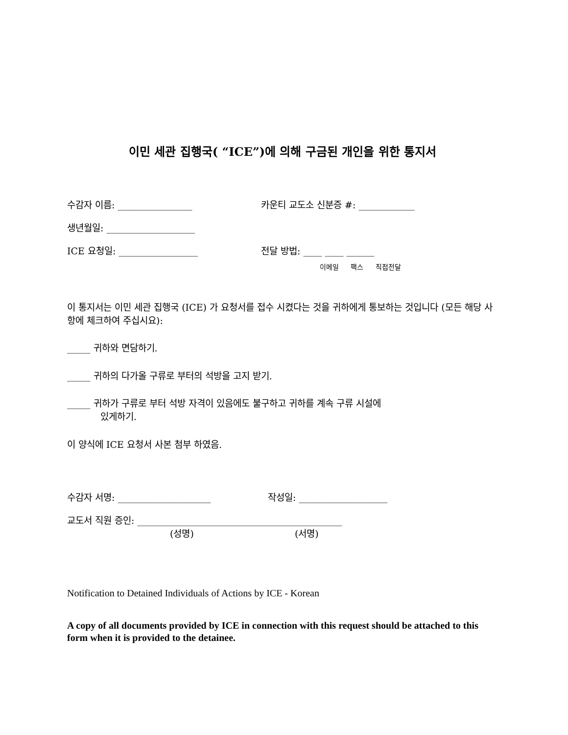이민 세관 집행국( “ICE”)에 의해 구금된 개인을 위한 통지서
수감자 이름: ________________ 카운티 교도소 신분증 #: ____________
생년월일: ___________________
ICE 요청일: _________________ 전달 방법: ____ ____ ______
이메일 팩스 직접전달
이 통지서는 이민 세관 집행국 (ICE) 가 요청서를 접수 시켰다는 것을 귀하에게 통보하는 것입니다 (모든 해당 사항에 체크하여 주십시요):
_____ 귀하와 면담하기.
_____ 귀하의 다가올 구류로 부터의 석방을 고지 받기.
_____ 귀하가 구류로 부터 석방 자격이 있음에도 불구하고 귀하를 계속 구류 시설에
있게하기.
이 양식에 ICE 요청서 사본 첨부 하였음.
수감자 서명: ____________________ 작성일: ___________________
교도서 직원 증인: ____________________________________________
(성명) (서명)
Notification to Detained Individuals of Actions by ICE - Korean
A copy of all documents provided by ICE in connection with this request should be attached to this form when it is provided to the detainee.